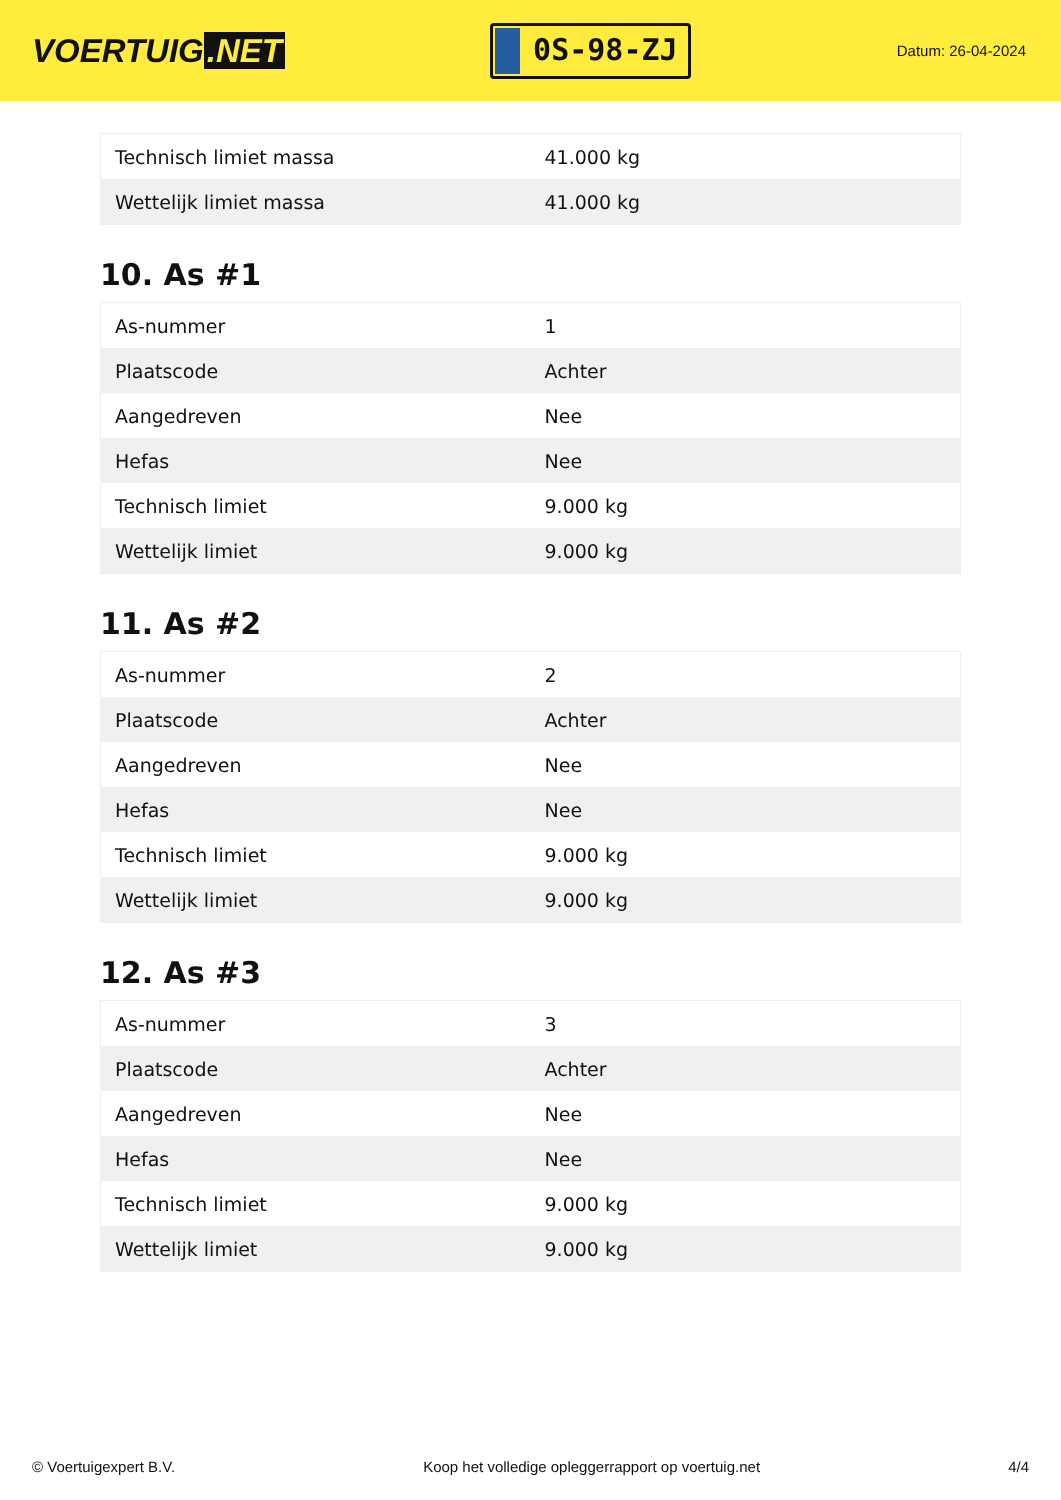VOERTUIG.NET
0S-98-ZJ
Datum: 26-04-2024
| Technisch limiet massa | 41.000 kg |
| Wettelijk limiet massa | 41.000 kg |
10. As #1
| As-nummer | 1 |
| Plaatscode | Achter |
| Aangedreven | Nee |
| Hefas | Nee |
| Technisch limiet | 9.000 kg |
| Wettelijk limiet | 9.000 kg |
11. As #2
| As-nummer | 2 |
| Plaatscode | Achter |
| Aangedreven | Nee |
| Hefas | Nee |
| Technisch limiet | 9.000 kg |
| Wettelijk limiet | 9.000 kg |
12. As #3
| As-nummer | 3 |
| Plaatscode | Achter |
| Aangedreven | Nee |
| Hefas | Nee |
| Technisch limiet | 9.000 kg |
| Wettelijk limiet | 9.000 kg |
© Voertuigexpert B.V. Koop het volledige opleggerrapport op voertuig.net 4/4